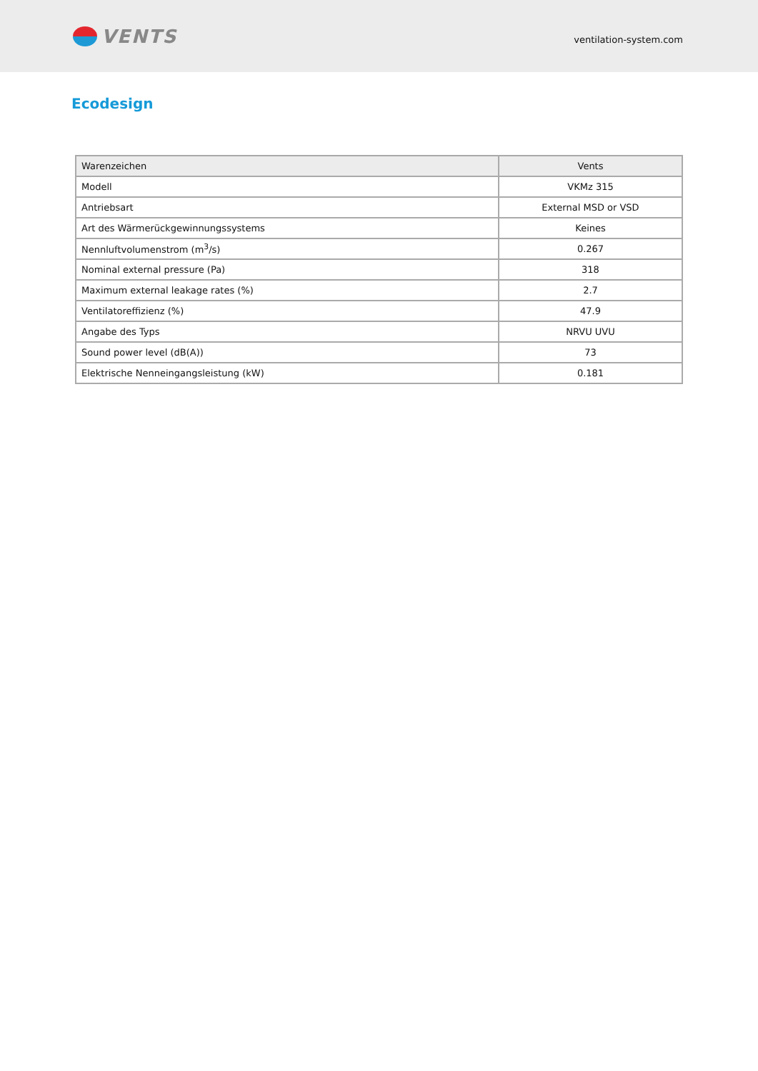VENTS
ventilation-system.com
Ecodesign
| Warenzeichen | Vents |
| --- | --- |
| Modell | VKMz 315 |
| Antriebsart | External MSD or VSD |
| Art des Wärmerückgewinnungssystems | Keines |
| Nennluftvolumenstrom (m<sup>3</sup>/s) | 0.267 |
| Nominal external pressure (Pa) | 318 |
| Maximum external leakage rates (%) | 2.7 |
| Ventilatoreffizienz (%) | 47.9 |
| Angabe des Typs | NRVU UVU |
| Sound power level (dB(A)) | 73 |
| Elektrische Nenneingangsleistung (kW) | 0.181 |